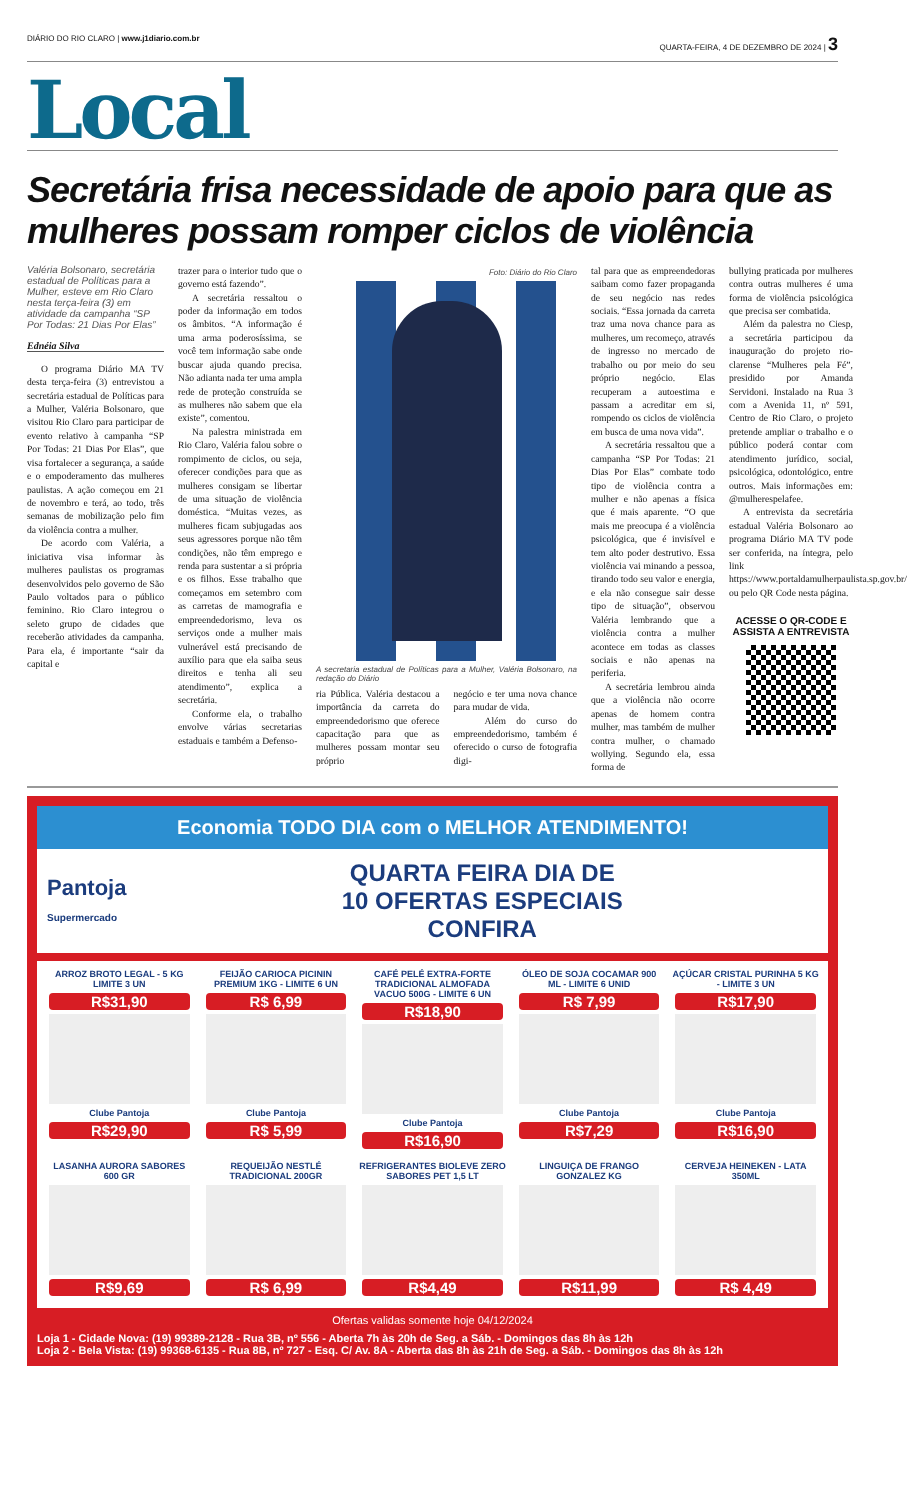DIÁRIO DO RIO CLARO | www.j1diario.com.br QUARTA-FEIRA, 4 DE DEZEMBRO DE 2024 | 3
Local
Secretária frisa necessidade de apoio para que as mulheres possam romper ciclos de violência
Valéria Bolsonaro, secretária estadual de Políticas para a Mulher, esteve em Rio Claro nesta terça-feira (3) em atividade da campanha “SP Por Todas: 21 Dias Por Elas”
Ednéia Silva
O programa Diário MA TV desta terça-feira (3) entrevistou a secretária estadual de Políticas para a Mulher, Valéria Bolsonaro, que visitou Rio Claro para participar de evento relativo à campanha “SP Por Todas: 21 Dias Por Elas”, que visa fortalecer a segurança, a saúde e o empoderamento das mulheres paulistas. A ação começou em 21 de novembro e terá, ao todo, três semanas de mobilização pelo fim da violência contra a mulher.
De acordo com Valéria, a iniciativa visa informar às mulheres paulistas os programas desenvolvidos pelo governo de São Paulo voltados para o público feminino. Rio Claro integrou o seleto grupo de cidades que receberão atividades da campanha. Para ela, é importante “sair da capital e
trazer para o interior tudo que o governo está fazendo”.
A secretária ressaltou o poder da informação em todos os âmbitos. “A informação é uma arma poderosíssima, se você tem informação sabe onde buscar ajuda quando precisa. Não adianta nada ter uma ampla rede de proteção construída se as mulheres não sabem que ela existe”, comentou.
Na palestra ministrada em Rio Claro, Valéria falou sobre o rompimento de ciclos, ou seja, oferecer condições para que as mulheres consigam se libertar de uma situação de violência doméstica. “Muitas vezes, as mulheres ficam subjugadas aos seus agressores porque não têm condições, não têm emprego e renda para sustentar a si própria e os filhos. Esse trabalho que começamos em setembro com as carretas de mamografia e empreendedorismo, leva os serviços onde a mulher mais vulnerável está precisando de auxílio para que ela saiba seus direitos e tenha ali seu atendimento”, explica a secretária.
Conforme ela, o trabalho envolve várias secretarias estaduais e também a Defenso-
Foto: Diário do Rio Claro
A secretaria estadual de Políticas para a Mulher, Valéria Bolsonaro, na redação do Diário
ria Pública. Valéria destacou a importância da carreta do empreendedorismo que oferece capacitação para que as mulheres possam montar seu próprio
negócio e ter uma nova chance para mudar de vida.
Além do curso do empreendedorismo, também é oferecido o curso de fotografia digi-
tal para que as empreendedoras saibam como fazer propaganda de seu negócio nas redes sociais. “Essa jornada da carreta traz uma nova chance para as mulheres, um recomeço, através de ingresso no mercado de trabalho ou por meio do seu próprio negócio. Elas recuperam a autoestima e passam a acreditar em si, rompendo os ciclos de violência em busca de uma nova vida”.
A secretária ressaltou que a campanha “SP Por Todas: 21 Dias Por Elas” combate todo tipo de violência contra a mulher e não apenas a física que é mais aparente. “O que mais me preocupa é a violência psicológica, que é invisível e tem alto poder destrutivo. Essa violência vai minando a pessoa, tirando todo seu valor e energia, e ela não consegue sair desse tipo de situação”, observou Valéria lembrando que a violência contra a mulher acontece em todas as classes sociais e não apenas na periferia.
A secretária lembrou ainda que a violência não ocorre apenas de homem contra mulher, mas também de mulher contra mulher, o chamado wollying. Segundo ela, essa forma de
bullying praticada por mulheres contra outras mulheres é uma forma de violência psicológica que precisa ser combatida.
Além da palestra no Ciesp, a secretária participou da inauguração do projeto rio-clarense “Mulheres pela Fé”, presidido por Amanda Servidoni. Instalado na Rua 3 com a Avenida 11, nº 591, Centro de Rio Claro, o projeto pretende ampliar o trabalho e o público poderá contar com atendimento jurídico, social, psicológica, odontológico, entre outros. Mais informações em: @mulherespelafee.
A entrevista da secretária estadual Valéria Bolsonaro ao programa Diário MA TV pode ser conferida, na íntegra, pelo link https://www.portaldamulherpaulista.sp.gov.br/ ou pelo QR Code nesta página.
ACESSE O QR-CODE E ASSISTA A ENTREVISTA
Economia TODO DIA com o MELHOR ATENDIMENTO!
Pantoja
Supermercado
QUARTA FEIRA DIA DE
10 OFERTAS ESPECIAIS
CONFIRA
ARROZ BROTO LEGAL - 5 KG LIMITE 3 UN
R$31,90
Clube Pantoja
R$29,90
FEIJÃO CARIOCA PICININ PREMIUM 1KG - LIMITE 6 UN
R$ 6,99
Clube Pantoja
R$ 5,99
CAFÉ PELÉ EXTRA-FORTE TRADICIONAL ALMOFADA VACUO 500G - LIMITE 6 UN
R$18,90
Clube Pantoja
R$16,90
ÓLEO DE SOJA COCAMAR 900 ML - LIMITE 6 UNID
R$ 7,99
Clube Pantoja
R$7,29
AÇÚCAR CRISTAL PURINHA 5 KG - LIMITE 3 UN
R$17,90
Clube Pantoja
R$16,90
LASANHA AURORA SABORES 600 GR
R$9,69
REQUEIJÃO NESTLÉ TRADICIONAL 200GR
R$ 6,99
REFRIGERANTES BIOLEVE ZERO SABORES PET 1,5 LT
R$4,49
LINGUIÇA DE FRANGO GONZALEZ KG
R$11,99
CERVEJA HEINEKEN - LATA 350ML
R$ 4,49
Ofertas validas somente hoje 04/12/2024
Loja 1 - Cidade Nova: (19) 99389-2128 - Rua 3B, nº 556 - Aberta 7h às 20h de Seg. a Sáb. - Domingos das 8h às 12h
Loja 2 - Bela Vista: (19) 99368-6135 - Rua 8B, nº 727 - Esq. C/ Av. 8A - Aberta das 8h às 21h de Seg. a Sáb. - Domingos das 8h às 12h